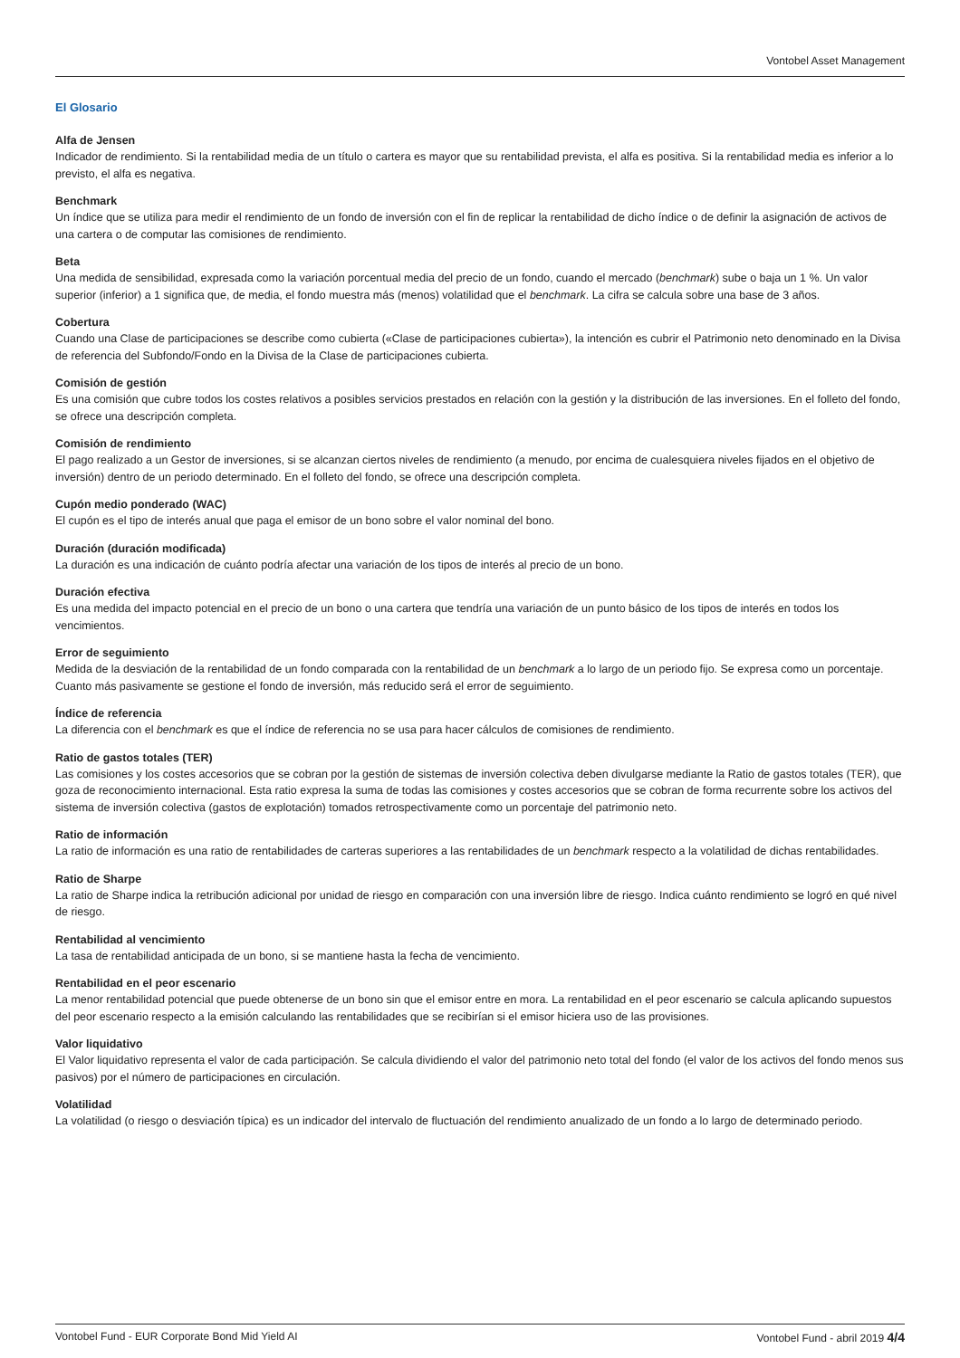Vontobel Asset Management
El Glosario
Alfa de Jensen
Indicador de rendimiento. Si la rentabilidad media de un título o cartera es mayor que su rentabilidad prevista, el alfa es positiva. Si la rentabilidad media es inferior a lo previsto, el alfa es negativa.
Benchmark
Un índice que se utiliza para medir el rendimiento de un fondo de inversión con el fin de replicar la rentabilidad de dicho índice o de definir la asignación de activos de una cartera o de computar las comisiones de rendimiento.
Beta
Una medida de sensibilidad, expresada como la variación porcentual media del precio de un fondo, cuando el mercado (benchmark) sube o baja un 1 %. Un valor superior (inferior) a 1 significa que, de media, el fondo muestra más (menos) volatilidad que el benchmark. La cifra se calcula sobre una base de 3 años.
Cobertura
Cuando una Clase de participaciones se describe como cubierta («Clase de participaciones cubierta»), la intención es cubrir el Patrimonio neto denominado en la Divisa de referencia del Subfondo/Fondo en la Divisa de la Clase de participaciones cubierta.
Comisión de gestión
Es una comisión que cubre todos los costes relativos a posibles servicios prestados en relación con la gestión y la distribución de las inversiones. En el folleto del fondo, se ofrece una descripción completa.
Comisión de rendimiento
El pago realizado a un Gestor de inversiones, si se alcanzan ciertos niveles de rendimiento (a menudo, por encima de cualesquiera niveles fijados en el objetivo de inversión) dentro de un periodo determinado. En el folleto del fondo, se ofrece una descripción completa.
Cupón medio ponderado (WAC)
El cupón es el tipo de interés anual que paga el emisor de un bono sobre el valor nominal del bono.
Duración (duración modificada)
La duración es una indicación de cuánto podría afectar una variación de los tipos de interés al precio de un bono.
Duración efectiva
Es una medida del impacto potencial en el precio de un bono o una cartera que tendría una variación de un punto básico de los tipos de interés en todos los vencimientos.
Error de seguimiento
Medida de la desviación de la rentabilidad de un fondo comparada con la rentabilidad de un benchmark a lo largo de un periodo fijo. Se expresa como un porcentaje. Cuanto más pasivamente se gestione el fondo de inversión, más reducido será el error de seguimiento.
Índice de referencia
La diferencia con el benchmark es que el índice de referencia no se usa para hacer cálculos de comisiones de rendimiento.
Ratio de gastos totales (TER)
Las comisiones y los costes accesorios que se cobran por la gestión de sistemas de inversión colectiva deben divulgarse mediante la Ratio de gastos totales (TER), que goza de reconocimiento internacional. Esta ratio expresa la suma de todas las comisiones y costes accesorios que se cobran de forma recurrente sobre los activos del sistema de inversión colectiva (gastos de explotación) tomados retrospectivamente como un porcentaje del patrimonio neto.
Ratio de información
La ratio de información es una ratio de rentabilidades de carteras superiores a las rentabilidades de un benchmark respecto a la volatilidad de dichas rentabilidades.
Ratio de Sharpe
La ratio de Sharpe indica la retribución adicional por unidad de riesgo en comparación con una inversión libre de riesgo. Indica cuánto rendimiento se logró en qué nivel de riesgo.
Rentabilidad al vencimiento
La tasa de rentabilidad anticipada de un bono, si se mantiene hasta la fecha de vencimiento.
Rentabilidad en el peor escenario
La menor rentabilidad potencial que puede obtenerse de un bono sin que el emisor entre en mora. La rentabilidad en el peor escenario se calcula aplicando supuestos del peor escenario respecto a la emisión calculando las rentabilidades que se recibirían si el emisor hiciera uso de las provisiones.
Valor liquidativo
El Valor liquidativo representa el valor de cada participación. Se calcula dividiendo el valor del patrimonio neto total del fondo (el valor de los activos del fondo menos sus pasivos) por el número de participaciones en circulación.
Volatilidad
La volatilidad (o riesgo o desviación típica) es un indicador del intervalo de fluctuación del rendimiento anualizado de un fondo a lo largo de determinado periodo.
Vontobel Fund - EUR Corporate Bond Mid Yield AI Vontobel Fund - abril 2019 4/4